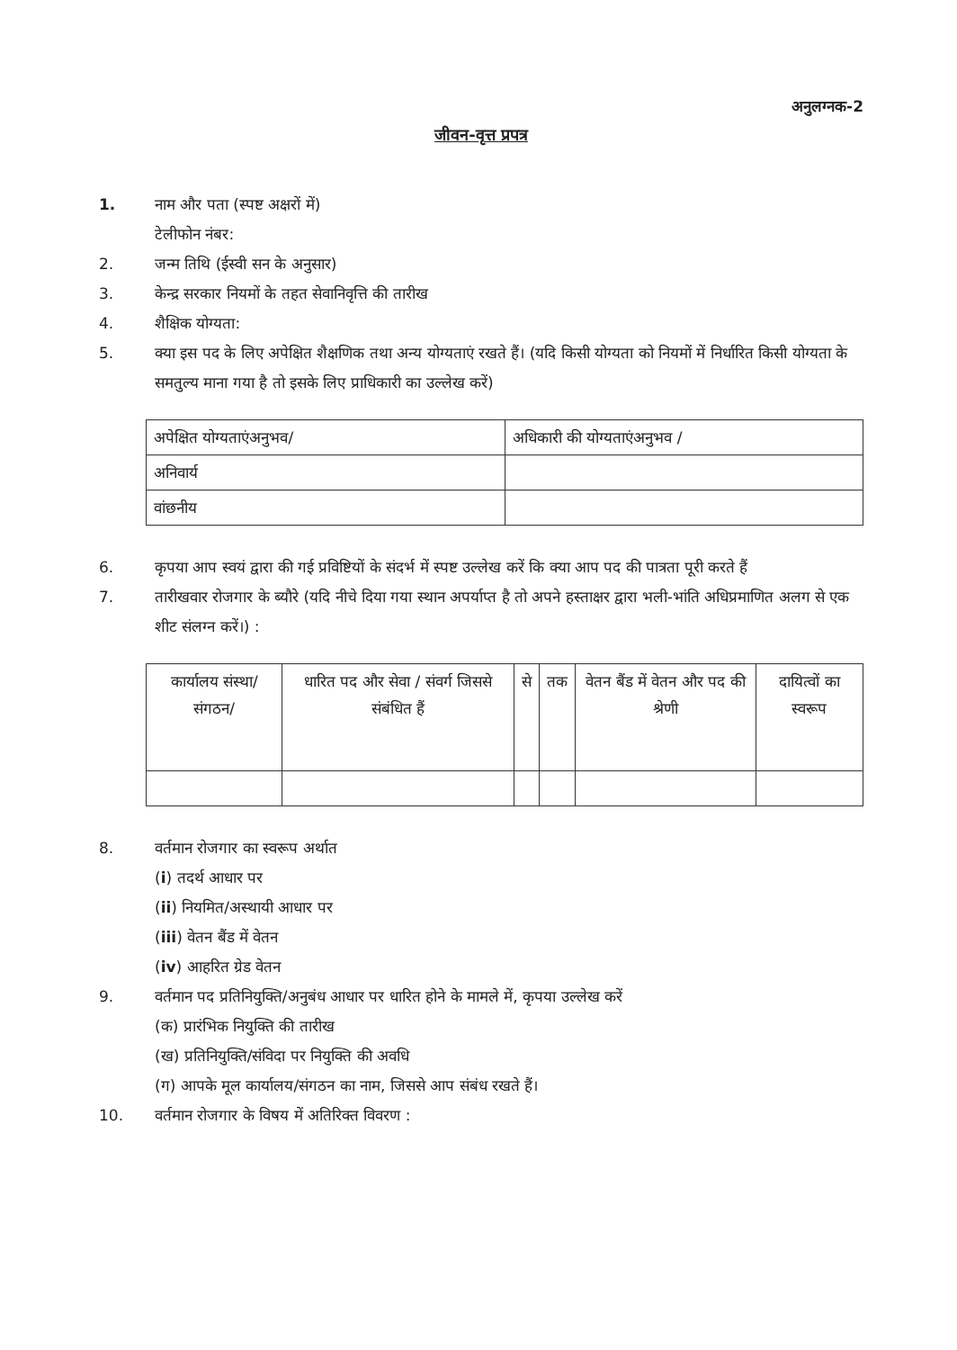अनुलग्नक-2
जीवन-वृत्त प्रपत्र
1. नाम और पता (स्पष्ट अक्षरों में)
टेलीफोन नंबर:
2. जन्म तिथि (ईस्वी सन के अनुसार)
3. केन्द्र सरकार नियमों के तहत सेवानिवृत्ति की तारीख
4. शैक्षिक योग्यता:
5. क्या इस पद के लिए अपेक्षित शैक्षणिक तथा अन्य योग्यताएं रखते हैं। (यदि किसी योग्यता को नियमों में निर्धारित किसी योग्यता के समतुल्य माना गया है तो इसके लिए प्राधिकारी का उल्लेख करें)
| अपेक्षित योग्यताएंअनुभव/ | अधिकारी की योग्यताएंअनुभव / |
| --- | --- |
| अनिवार्य | |
| वांछनीय | |
6. कृपया आप स्वयं द्वारा की गई प्रविष्टियों के संदर्भ में स्पष्ट उल्लेख करें कि क्या आप पद की पात्रता पूरी करते हैं
7. तारीखवार रोजगार के ब्यौरे (यदि नीचे दिया गया स्थान अपर्याप्त है तो अपने हस्ताक्षर द्वारा भली-भांति अधिप्रमाणित अलग से एक शीट संलग्न करें।) :
| कार्यालय संस्था/ संगठन/ | धारित पद और सेवा / संवर्ग जिससे संबंधित हैं | से | तक | वेतन बैंड में वेतन और पद की श्रेणी | दायित्वों का स्वरूप |
| --- | --- | --- | --- | --- | --- |
8. वर्तमान रोजगार का स्वरूप अर्थात
(i) तदर्थ आधार पर
(ii) नियमित/अस्थायी आधार पर
(iii) वेतन बैंड में वेतन
(iv) आहरित ग्रेड वेतन
9. वर्तमान पद प्रतिनियुक्ति/अनुबंध आधार पर धारित होने के मामले में, कृपया उल्लेख करें
(क) प्रारंभिक नियुक्ति की तारीख
(ख) प्रतिनियुक्ति/संविदा पर नियुक्ति की अवधि
(ग) आपके मूल कार्यालय/संगठन का नाम, जिससे आप संबंध रखते हैं।
10. वर्तमान रोजगार के विषय में अतिरिक्त विवरण :